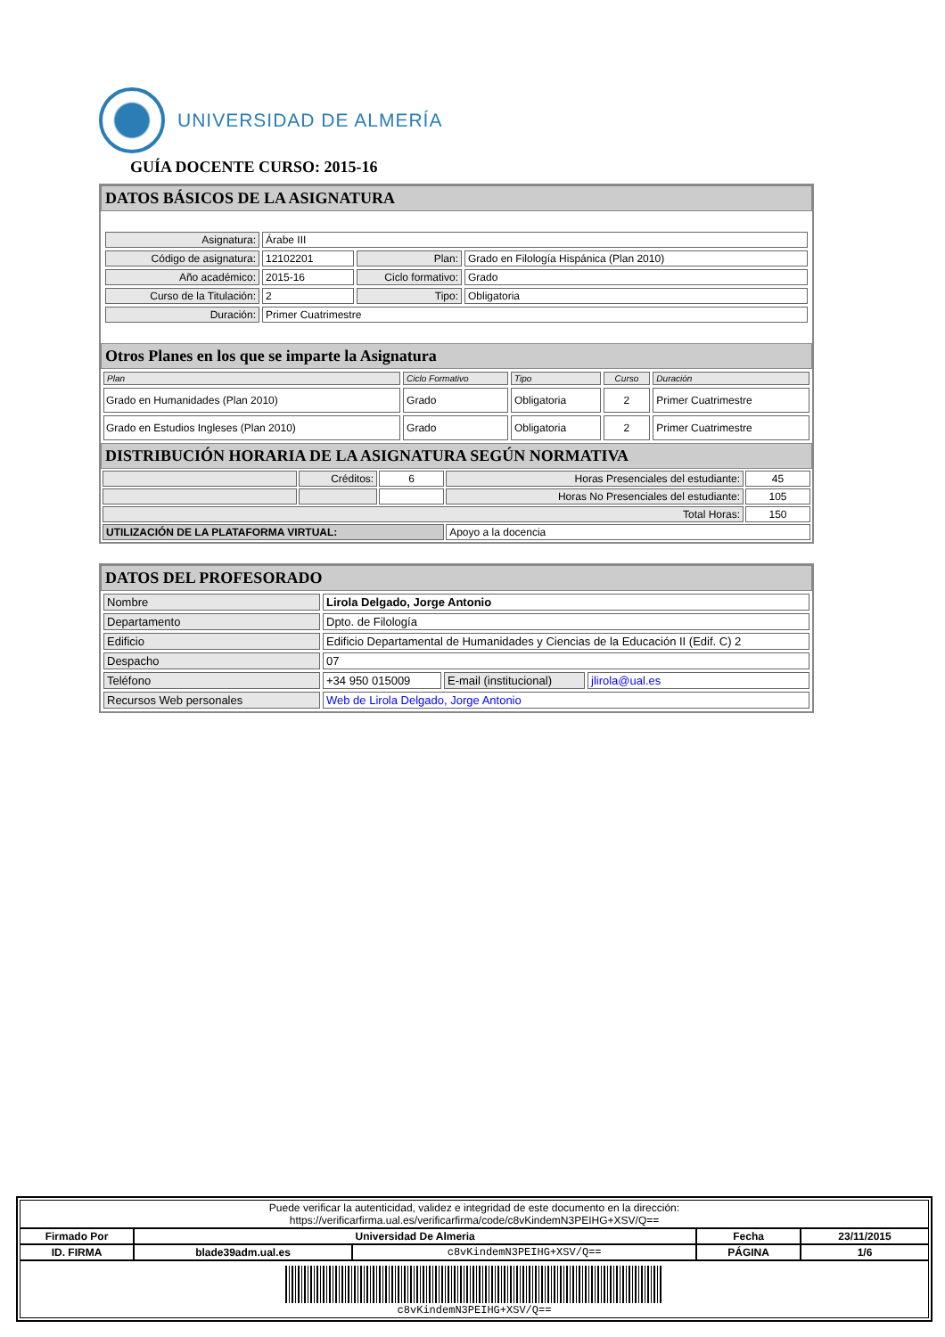UNIVERSIDAD DE ALMERÍA
GUÍA DOCENTE CURSO: 2015-16
DATOS BÁSICOS DE LA ASIGNATURA
| Asignatura: | Árabe III | | |
| Código de asignatura: | 12102201 | Plan: | Grado en Filología Hispánica (Plan 2010) |
| Año académico: | 2015-16 | Ciclo formativo: | Grado |
| Curso de la Titulación: | 2 | Tipo: | Obligatoria |
| Duración: | Primer Cuatrimestre | | |
Otros Planes en los que se imparte la Asignatura
| Plan | Ciclo Formativo | Tipo | Curso | Duración |
| --- | --- | --- | --- | --- |
| Grado en Humanidades (Plan 2010) | Grado | Obligatoria | 2 | Primer Cuatrimestre |
| Grado en Estudios Ingleses (Plan 2010) | Grado | Obligatoria | 2 | Primer Cuatrimestre |
DISTRIBUCIÓN HORARIA DE LA ASIGNATURA SEGÚN NORMATIVA
| | Créditos: | 6 | Horas Presenciales del estudiante: | 45 |
| | | | Horas No Presenciales del estudiante: | 105 |
| Total Horas: | | | | 150 |
| UTILIZACIÓN DE LA PLATAFORMA VIRTUAL: | | | Apoyo a la docencia | |
DATOS DEL PROFESORADO
| Nombre | Lirola Delgado, Jorge Antonio | | |
| Departamento | Dpto. de Filología | | |
| Edificio | Edificio Departamental de Humanidades y Ciencias de la Educación II (Edif. C) 2 | | |
| Despacho | 07 | | |
| Teléfono | +34 950 015009 | E-mail (institucional) | jlirola@ual.es |
| Recursos Web personales | Web de Lirola Delgado, Jorge Antonio | | |
| Puede verificar la autenticidad, validez e integridad de este documento en la dirección: https://verificarfirma.ual.es/verificarfirma/code/c8vKindemN3PEIHG+XSV/Q== | | | | |
| Firmado Por | Universidad De Almeria | | Fecha | 23/11/2015 |
| ID. FIRMA | blade39adm.ual.es | c8vKindemN3PEIHG+XSV/Q== | PÁGINA | 1/6 |
| c8vKindemN3PEIHG+XSV/Q== | | | | |